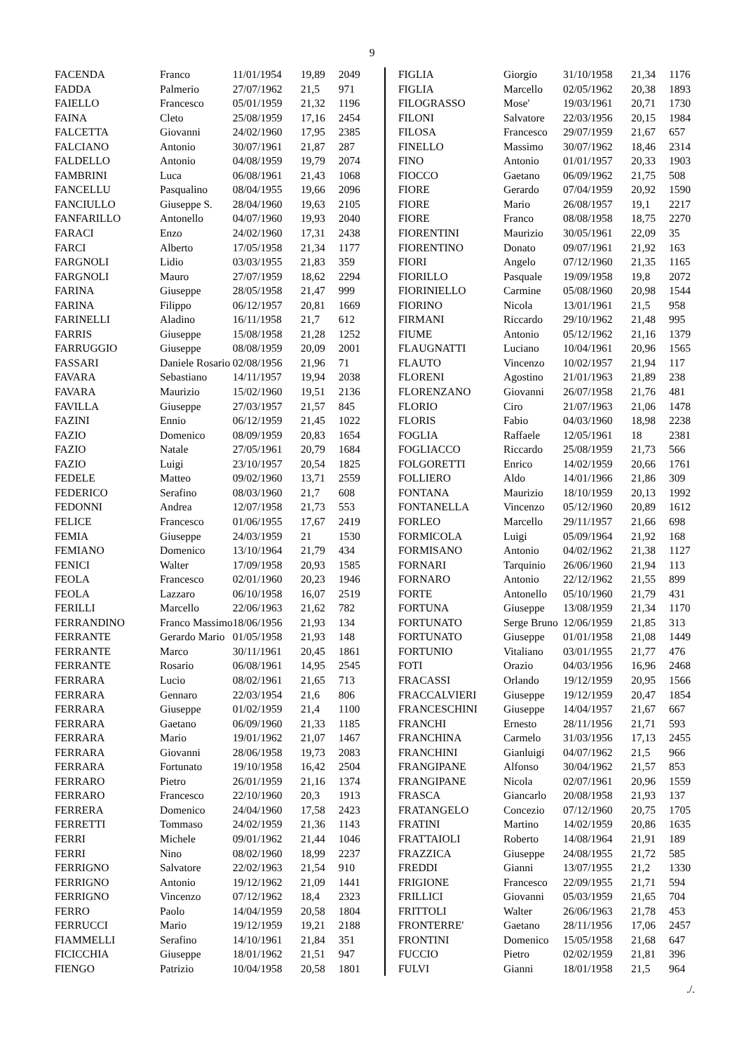9
| FACENDA | Franco | 11/01/1954 | 19,89 | 2049 |
| FADDA | Palmerio | 27/07/1962 | 21,5 | 971 |
| FAIELLO | Francesco | 05/01/1959 | 21,32 | 1196 |
| FAINA | Cleto | 25/08/1959 | 17,16 | 2454 |
| FALCETTA | Giovanni | 24/02/1960 | 17,95 | 2385 |
| FALCIANO | Antonio | 30/07/1961 | 21,87 | 287 |
| FALDELLO | Antonio | 04/08/1959 | 19,79 | 2074 |
| FAMBRINI | Luca | 06/08/1961 | 21,43 | 1068 |
| FANCELLU | Pasqualino | 08/04/1955 | 19,66 | 2096 |
| FANCIULLO | Giuseppe S. | 28/04/1960 | 19,63 | 2105 |
| FANFARILLO | Antonello | 04/07/1960 | 19,93 | 2040 |
| FARACI | Enzo | 24/02/1960 | 17,31 | 2438 |
| FARCI | Alberto | 17/05/1958 | 21,34 | 1177 |
| FARGNOLI | Lidio | 03/03/1955 | 21,83 | 359 |
| FARGNOLI | Mauro | 27/07/1959 | 18,62 | 2294 |
| FARINA | Giuseppe | 28/05/1958 | 21,47 | 999 |
| FARINA | Filippo | 06/12/1957 | 20,81 | 1669 |
| FARINELLI | Aladino | 16/11/1958 | 21,7 | 612 |
| FARRIS | Giuseppe | 15/08/1958 | 21,28 | 1252 |
| FARRUGGIO | Giuseppe | 08/08/1959 | 20,09 | 2001 |
| FASSARI | Daniele Rosario | 02/08/1956 | 21,96 | 71 |
| FAVARA | Sebastiano | 14/11/1957 | 19,94 | 2038 |
| FAVARA | Maurizio | 15/02/1960 | 19,51 | 2136 |
| FAVILLA | Giuseppe | 27/03/1957 | 21,57 | 845 |
| FAZINI | Ennio | 06/12/1959 | 21,45 | 1022 |
| FAZIO | Domenico | 08/09/1959 | 20,83 | 1654 |
| FAZIO | Natale | 27/05/1961 | 20,79 | 1684 |
| FAZIO | Luigi | 23/10/1957 | 20,54 | 1825 |
| FEDELE | Matteo | 09/02/1960 | 13,71 | 2559 |
| FEDERICO | Serafino | 08/03/1960 | 21,7 | 608 |
| FEDONNI | Andrea | 12/07/1958 | 21,73 | 553 |
| FELICE | Francesco | 01/06/1955 | 17,67 | 2419 |
| FEMIA | Giuseppe | 24/03/1959 | 21 | 1530 |
| FEMIANO | Domenico | 13/10/1964 | 21,79 | 434 |
| FENICI | Walter | 17/09/1958 | 20,93 | 1585 |
| FEOLA | Francesco | 02/01/1960 | 20,23 | 1946 |
| FEOLA | Lazzaro | 06/10/1958 | 16,07 | 2519 |
| FERILLI | Marcello | 22/06/1963 | 21,62 | 782 |
| FERRANDINO | Franco Massimo | 18/06/1956 | 21,93 | 134 |
| FERRANTE | Gerardo Mario | 01/05/1958 | 21,93 | 148 |
| FERRANTE | Marco | 30/11/1961 | 20,45 | 1861 |
| FERRANTE | Rosario | 06/08/1961 | 14,95 | 2545 |
| FERRARA | Lucio | 08/02/1961 | 21,65 | 713 |
| FERRARA | Gennaro | 22/03/1954 | 21,6 | 806 |
| FERRARA | Giuseppe | 01/02/1959 | 21,4 | 1100 |
| FERRARA | Gaetano | 06/09/1960 | 21,33 | 1185 |
| FERRARA | Mario | 19/01/1962 | 21,07 | 1467 |
| FERRARA | Giovanni | 28/06/1958 | 19,73 | 2083 |
| FERRARA | Fortunato | 19/10/1958 | 16,42 | 2504 |
| FERRARO | Pietro | 26/01/1959 | 21,16 | 1374 |
| FERRARO | Francesco | 22/10/1960 | 20,3 | 1913 |
| FERRERA | Domenico | 24/04/1960 | 17,58 | 2423 |
| FERRETTI | Tommaso | 24/02/1959 | 21,36 | 1143 |
| FERRI | Michele | 09/01/1962 | 21,44 | 1046 |
| FERRI | Nino | 08/02/1960 | 18,99 | 2237 |
| FERRIGNO | Salvatore | 22/02/1963 | 21,54 | 910 |
| FERRIGNO | Antonio | 19/12/1962 | 21,09 | 1441 |
| FERRIGNO | Vincenzo | 07/12/1962 | 18,4 | 2323 |
| FERRO | Paolo | 14/04/1959 | 20,58 | 1804 |
| FERRUCCI | Mario | 19/12/1959 | 19,21 | 2188 |
| FIAMMELLI | Serafino | 14/10/1961 | 21,84 | 351 |
| FICICCHIA | Giuseppe | 18/01/1962 | 21,51 | 947 |
| FIENGO | Patrizio | 10/04/1958 | 20,58 | 1801 |
| FIGLIA | Giorgio | 31/10/1958 | 21,34 | 1176 |
| FIGLIA | Marcello | 02/05/1962 | 20,38 | 1893 |
| FILOGRASSO | Mose' | 19/03/1961 | 20,71 | 1730 |
| FILONI | Salvatore | 22/03/1956 | 20,15 | 1984 |
| FILOSA | Francesco | 29/07/1959 | 21,67 | 657 |
| FINELLO | Massimo | 30/07/1962 | 18,46 | 2314 |
| FINO | Antonio | 01/01/1957 | 20,33 | 1903 |
| FIOCCO | Gaetano | 06/09/1962 | 21,75 | 508 |
| FIORE | Gerardo | 07/04/1959 | 20,92 | 1590 |
| FIORE | Mario | 26/08/1957 | 19,1 | 2217 |
| FIORE | Franco | 08/08/1958 | 18,75 | 2270 |
| FIORENTINI | Maurizio | 30/05/1961 | 22,09 | 35 |
| FIORENTINO | Donato | 09/07/1961 | 21,92 | 163 |
| FIORI | Angelo | 07/12/1960 | 21,35 | 1165 |
| FIORILLO | Pasquale | 19/09/1958 | 19,8 | 2072 |
| FIORINIELLO | Carmine | 05/08/1960 | 20,98 | 1544 |
| FIORINO | Nicola | 13/01/1961 | 21,5 | 958 |
| FIRMANI | Riccardo | 29/10/1962 | 21,48 | 995 |
| FIUME | Antonio | 05/12/1962 | 21,16 | 1379 |
| FLAUGNATTI | Luciano | 10/04/1961 | 20,96 | 1565 |
| FLAUTO | Vincenzo | 10/02/1957 | 21,94 | 117 |
| FLORENI | Agostino | 21/01/1963 | 21,89 | 238 |
| FLORENZANO | Giovanni | 26/07/1958 | 21,76 | 481 |
| FLORIO | Ciro | 21/07/1963 | 21,06 | 1478 |
| FLORIS | Fabio | 04/03/1960 | 18,98 | 2238 |
| FOGLIA | Raffaele | 12/05/1961 | 18 | 2381 |
| FOGLIACCO | Riccardo | 25/08/1959 | 21,73 | 566 |
| FOLGORETTI | Enrico | 14/02/1959 | 20,66 | 1761 |
| FOLLIERO | Aldo | 14/01/1966 | 21,86 | 309 |
| FONTANA | Maurizio | 18/10/1959 | 20,13 | 1992 |
| FONTANELLA | Vincenzo | 05/12/1960 | 20,89 | 1612 |
| FORLEO | Marcello | 29/11/1957 | 21,66 | 698 |
| FORMICOLA | Luigi | 05/09/1964 | 21,92 | 168 |
| FORMISANO | Antonio | 04/02/1962 | 21,38 | 1127 |
| FORNARI | Tarquinio | 26/06/1960 | 21,94 | 113 |
| FORNARO | Antonio | 22/12/1962 | 21,55 | 899 |
| FORTE | Antonello | 05/10/1960 | 21,79 | 431 |
| FORTUNA | Giuseppe | 13/08/1959 | 21,34 | 1170 |
| FORTUNATO | Serge Bruno | 12/06/1959 | 21,85 | 313 |
| FORTUNATO | Giuseppe | 01/01/1958 | 21,08 | 1449 |
| FORTUNIO | Vitaliano | 03/01/1955 | 21,77 | 476 |
| FOTI | Orazio | 04/03/1956 | 16,96 | 2468 |
| FRACASSI | Orlando | 19/12/1959 | 20,95 | 1566 |
| FRACCALVIERI | Giuseppe | 19/12/1959 | 20,47 | 1854 |
| FRANCESCHINI | Giuseppe | 14/04/1957 | 21,67 | 667 |
| FRANCHI | Ernesto | 28/11/1956 | 21,71 | 593 |
| FRANCHINA | Carmelo | 31/03/1956 | 17,13 | 2455 |
| FRANCHINI | Gianluigi | 04/07/1962 | 21,5 | 966 |
| FRANGIPANE | Alfonso | 30/04/1962 | 21,57 | 853 |
| FRANGIPANE | Nicola | 02/07/1961 | 20,96 | 1559 |
| FRASCA | Giancarlo | 20/08/1958 | 21,93 | 137 |
| FRATANGELO | Concezio | 07/12/1960 | 20,75 | 1705 |
| FRATINI | Martino | 14/02/1959 | 20,86 | 1635 |
| FRATTAIOLI | Roberto | 14/08/1964 | 21,91 | 189 |
| FRAZZICA | Giuseppe | 24/08/1955 | 21,72 | 585 |
| FREDDI | Gianni | 13/07/1955 | 21,2 | 1330 |
| FRIGIONE | Francesco | 22/09/1955 | 21,71 | 594 |
| FRILLICI | Giovanni | 05/03/1959 | 21,65 | 704 |
| FRITTOLI | Walter | 26/06/1963 | 21,78 | 453 |
| FRONTERRE' | Gaetano | 28/11/1956 | 17,06 | 2457 |
| FRONTINI | Domenico | 15/05/1958 | 21,68 | 647 |
| FUCCIO | Pietro | 02/02/1959 | 21,81 | 396 |
| FULVI | Gianni | 18/01/1958 | 21,5 | 964 |
./.